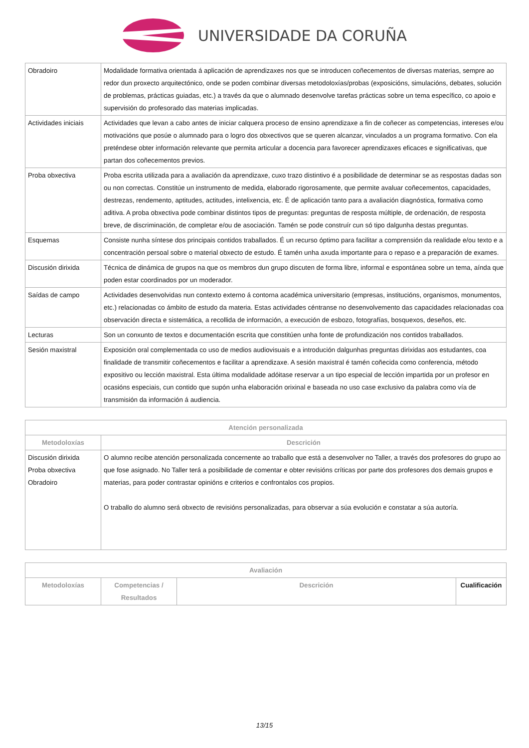UNIVERSIDADE DA CORUÑA
| Obradoiro | Modalidade formativa orientada á aplicación de aprendizaxes nos que se introducen coñecementos de diversas materias, sempre ao redor dun proxecto arquitectónico, onde se poden combinar diversas metodoloxías/probas (exposicións, simulacións, debates, solución de problemas, prácticas guiadas, etc.) a través da que o alumnado desenvolve tarefas prácticas sobre un tema específico, co apoio e supervisión do profesorado das materias implicadas. |
| Actividades iniciais | Actividades que levan a cabo antes de iniciar calquera proceso de ensino aprendizaxe a fin de coñecer as competencias, intereses e/ou motivacións que posúe o alumnado para o logro dos obxectivos que se queren alcanzar, vinculados a un programa formativo. Con ela preténdese obter información relevante que permita articular a docencia para favorecer aprendizaxes eficaces e significativas, que partan dos coñecementos previos. |
| Proba obxectiva | Proba escrita utilizada para a avaliación da aprendizaxe, cuxo trazo distintivo é a posibilidade de determinar se as respostas dadas son ou non correctas. Constitúe un instrumento de medida, elaborado rigorosamente, que permite avaluar coñecementos, capacidades, destrezas, rendemento, aptitudes, actitudes, intelixencia, etc. É de aplicación tanto para a avaliación diagnóstica, formativa como aditiva. A proba obxectiva pode combinar distintos tipos de preguntas: preguntas de resposta múltiple, de ordenación, de resposta breve, de discriminación, de completar e/ou de asociación. Tamén se pode construír cun só tipo dalgunha destas preguntas. |
| Esquemas | Consiste nunha síntese dos principais contidos traballados. É un recurso óptimo para facilitar a comprensión da realidade e/ou texto e a concentración persoal sobre o material obxecto de estudo. É tamén unha axuda importante para o repaso e a preparación de exames. |
| Discusión dirixida | Técnica de dinámica de grupos na que os membros dun grupo discuten de forma libre, informal e espontánea sobre un tema, aínda que poden estar coordinados por un moderador. |
| Saídas de campo | Actividades desenvolvidas nun contexto externo á contorna académica universitario (empresas, institucións, organismos, monumentos, etc.) relacionadas co ámbito de estudo da materia. Estas actividades céntranse no desenvolvemento das capacidades relacionadas coa observación directa e sistemática, a recollida de información, a execución de esbozo, fotografías, bosquexos, deseños, etc. |
| Lecturas | Son un conxunto de textos e documentación escrita que constitúen unha fonte de profundización nos contidos traballados. |
| Sesión maxistral | Exposición oral complementada co uso de medios audiovisuais e a introdución dalgunhas preguntas dirixidas aos estudantes, coa finalidade de transmitir coñecementos e facilitar a aprendizaxe. A sesión maxistral é tamén coñecida como conferencia, método expositivo ou lección maxistral. Esta última modalidade adóitase reservar a un tipo especial de lección impartida por un profesor en ocasións especiais, cun contido que supón unha elaboración orixinal e baseada no uso case exclusivo da palabra como vía de transmisión da información á audiencia. |
| Atención personalizada | |
| --- | --- |
| Metodoloxías | Descrición |
| Discusión dirixida Proba obxectiva Obradoiro | O alumno recibe atención personalizada concernente ao traballo que está a desenvolver no Taller, a través dos profesores do grupo ao que fose asignado. No Taller terá a posibilidade de comentar e obter revisións críticas por parte dos profesores dos demais grupos e materias, para poder contrastar opinións e criterios e confrontalos cos propios. O traballo do alumno será obxecto de revisións personalizadas, para observar a súa evolución e constatar a súa autoría. |
| Avaliación | | | |
| --- | --- | --- | --- |
| Metodoloxías | Competencias / Resultados | Descrición | Cualificación |
13/15